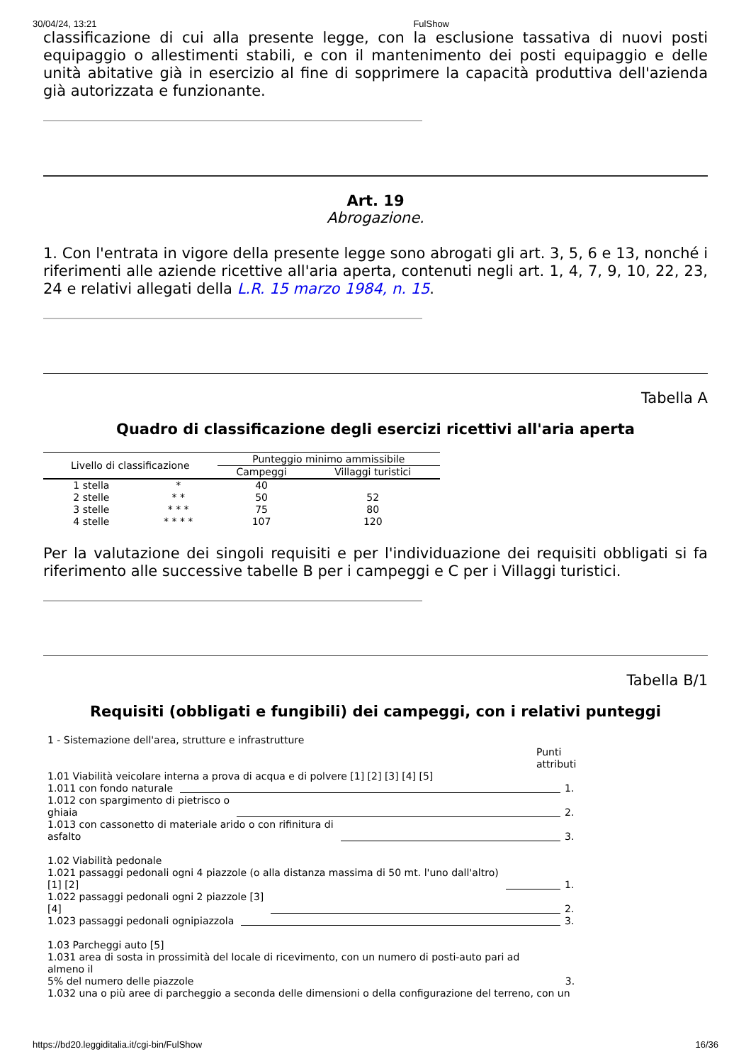30/04/24, 13:21 FulShow
classificazione di cui alla presente legge, con la esclusione tassativa di nuovi posti equipaggio o allestimenti stabili, e con il mantenimento dei posti equipaggio e delle unità abitative già in esercizio al fine di sopprimere la capacità produttiva dell'azienda già autorizzata e funzionante.
Art. 19
Abrogazione.
1. Con l'entrata in vigore della presente legge sono abrogati gli art. 3, 5, 6 e 13, nonché i riferimenti alle aziende ricettive all'aria aperta, contenuti negli art. 1, 4, 7, 9, 10, 22, 23, 24 e relativi allegati della L.R. 15 marzo 1984, n. 15.
Tabella A
Quadro di classificazione degli esercizi ricettivi all'aria aperta
| Livello di classificazione | | Punteggio minimo ammissibile | |
| --- | --- | --- | --- |
| | | Campeggi | Villaggi turistici |
| 1 stella | * | 40 | |
| 2 stelle | * * | 50 | 52 |
| 3 stelle | * * * | 75 | 80 |
| 4 stelle | * * * * | 107 | 120 |
Per la valutazione dei singoli requisiti e per l'individuazione dei requisiti obbligati si fa riferimento alle successive tabelle B per i campeggi e C per i Villaggi turistici.
Tabella B/1
Requisiti (obbligati e fungibili) dei campeggi, con i relativi punteggi
1 - Sistemazione dell'area, strutture e infrastrutture
Punti
attributi
1.01 Viabilità veicolare interna a prova di acqua e di polvere [1] [2] [3] [4] [5]
1.011 con fondo naturale 1.
1.012 con spargimento di pietrisco o
ghiaia 2.
1.013 con cassonetto di materiale arido o con rifinitura di
asfalto 3.
1.02 Viabilità pedonale
1.021 passaggi pedonali ogni 4 piazzole (o alla distanza massima di 50 mt. l'uno dall'altro)
[1] [2] 1.
1.022 passaggi pedonali ogni 2 piazzole [3]
[4] 2.
1.023 passaggi pedonali ognipiazzola 3.
1.03 Parcheggi auto [5]
1.031 area di sosta in prossimità del locale di ricevimento, con un numero di posti-auto pari ad almeno il
5% del numero delle piazzole 3.
1.032 una o più aree di parcheggio a seconda delle dimensioni o della configurazione del terreno, con un
https://bd20.leggiditalia.it/cgi-bin/FulShow 16/36